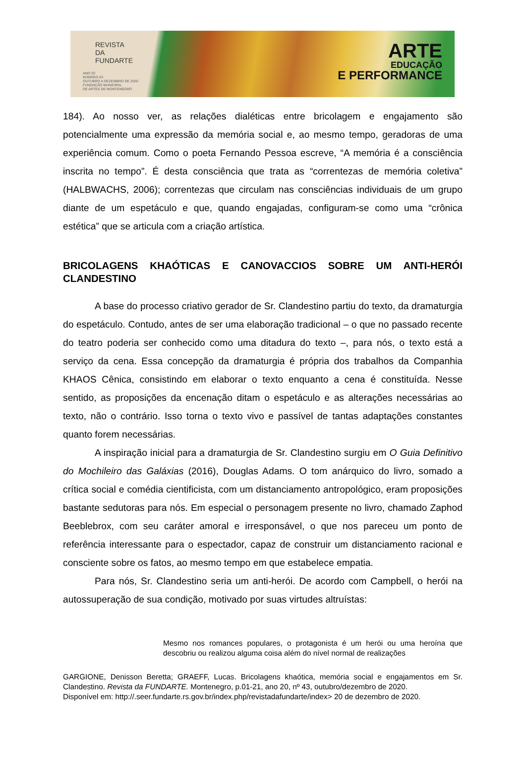REVISTA
DA
FUNDARTE
ANO 20
NÚMERO 43
OUTUBRO A DEZEMBRO DE 2020
FUNDAÇÃO MUNICIPAL
DE ARTES DE MONTENEGRO
ARTE
EDUCAÇÃO
E PERFORMANCE
184). Ao nosso ver, as relações dialéticas entre bricolagem e engajamento são potencialmente uma expressão da memória social e, ao mesmo tempo, geradoras de uma experiência comum. Como o poeta Fernando Pessoa escreve, “A memória é a consciência inscrita no tempo”. É desta consciência que trata as “correntezas de memória coletiva” (HALBWACHS, 2006); correntezas que circulam nas consciências individuais de um grupo diante de um espetáculo e que, quando engajadas, configuram-se como uma “crônica estética” que se articula com a criação artística.
BRICOLAGENS KHAÓTICAS E CANOVACCIOS SOBRE UM ANTI-HERÓI CLANDESTINO
A base do processo criativo gerador de Sr. Clandestino partiu do texto, da dramaturgia do espetáculo. Contudo, antes de ser uma elaboração tradicional – o que no passado recente do teatro poderia ser conhecido como uma ditadura do texto –, para nós, o texto está a serviço da cena. Essa concepção da dramaturgia é própria dos trabalhos da Companhia KHAOS Cênica, consistindo em elaborar o texto enquanto a cena é constituída. Nesse sentido, as proposições da encenação ditam o espetáculo e as alterações necessárias ao texto, não o contrário. Isso torna o texto vivo e passível de tantas adaptações constantes quanto forem necessárias.
A inspiração inicial para a dramaturgia de Sr. Clandestino surgiu em O Guia Definitivo do Mochileiro das Galáxias (2016), Douglas Adams. O tom anárquico do livro, somado a crítica social e comédia cientificista, com um distanciamento antropológico, eram proposições bastante sedutoras para nós. Em especial o personagem presente no livro, chamado Zaphod Beeblebrox, com seu caráter amoral e irresponsável, o que nos pareceu um ponto de referência interessante para o espectador, capaz de construir um distanciamento racional e consciente sobre os fatos, ao mesmo tempo em que estabelece empatia.
Para nós, Sr. Clandestino seria um anti-herói. De acordo com Campbell, o herói na autossuperação de sua condição, motivado por suas virtudes altruístas:
Mesmo nos romances populares, o protagonista é um herói ou uma heroína que descobriu ou realizou alguma coisa além do nível normal de realizações
GARGIONE, Denisson Beretta; GRAEFF, Lucas. Bricolagens khaótica, memória social e engajamentos em Sr. Clandestino. Revista da FUNDARTE. Montenegro, p.01-21, ano 20, nº 43, outubro/dezembro de 2020.
Disponível em: http://.seer.fundarte.rs.gov.br/index.php/revistadafundarte/index> 20 de dezembro de 2020.